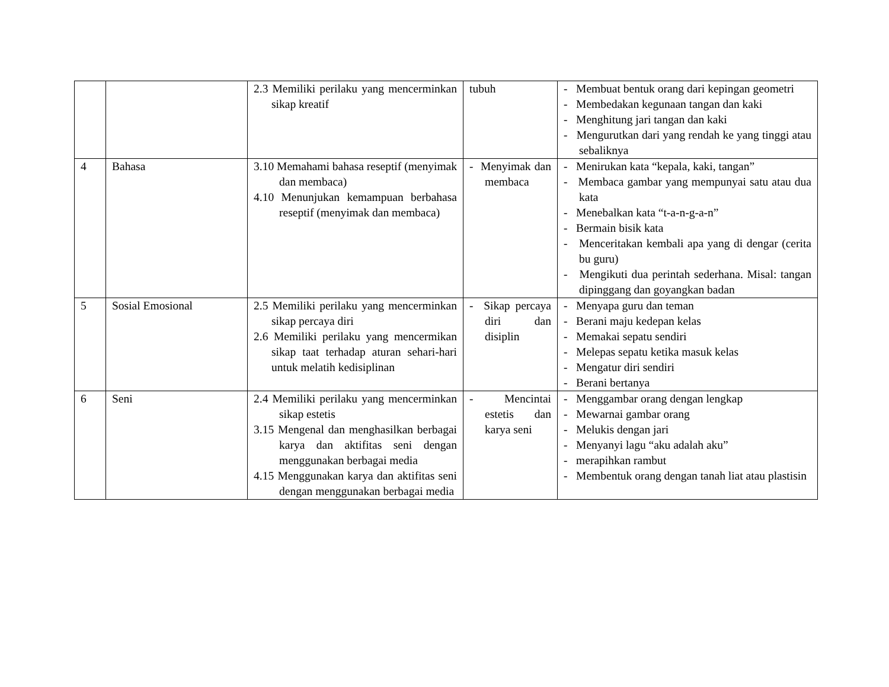| | | 2.3 Memiliki perilaku yang mencerminkan sikap kreatif | tubuh | - Membuat bentuk orang dari kepingan geometri - Membedakan kegunaan tangan dan kaki - Menghitung jari tangan dan kaki - Mengurutkan dari yang rendah ke yang tinggi atau sebaliknya |
| 4 | Bahasa | 3.10 Memahami bahasa reseptif (menyimak dan membaca) 4.10 Menunjukan kemampuan berbahasa reseptif (menyimak dan membaca) | - Menyimak dan membaca | - Menirukan kata “kepala, kaki, tangan” - Membaca gambar yang mempunyai satu atau dua kata - Menebalkan kata “t-a-n-g-a-n” - Bermain bisik kata - Menceritakan kembali apa yang di dengar (cerita bu guru) - Mengikuti dua perintah sederhana. Misal: tangan dipinggang dan goyangkan badan |
| 5 | Sosial Emosional | 2.5 Memiliki perilaku yang mencerminkan sikap percaya diri 2.6 Memiliki perilaku yang mencermikan sikap taat terhadap aturan sehari-hari untuk melatih kedisiplinan | - Sikap percaya diri dan disiplin | - Menyapa guru dan teman - Berani maju kedepan kelas - Memakai sepatu sendiri - Melepas sepatu ketika masuk kelas - Mengatur diri sendiri - Berani bertanya |
| 6 | Seni | 2.4 Memiliki perilaku yang mencerminkan sikap estetis 3.15 Mengenal dan menghasilkan berbagai karya dan aktifitas seni dengan menggunakan berbagai media 4.15 Menggunakan karya dan aktifitas seni dengan menggunakan berbagai media | - Mencintai estetis dan karya seni | - Menggambar orang dengan lengkap - Mewarnai gambar orang - Melukis dengan jari - Menyanyi lagu “aku adalah aku” - merapihkan rambut - Membentuk orang dengan tanah liat atau plastisin |